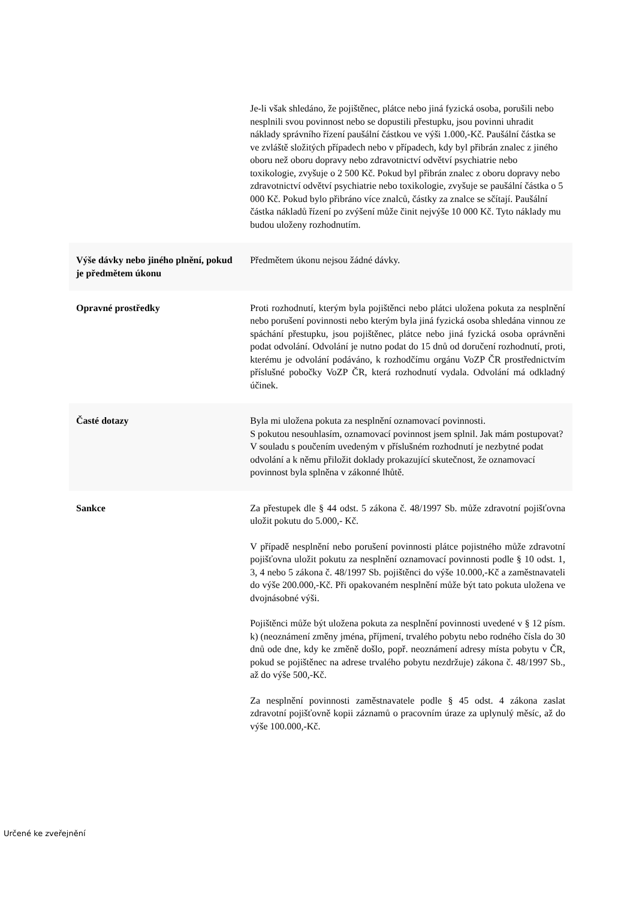| | Je-li však shledáno, že pojištěnec, plátce nebo jiná fyzická osoba, porušili nebo nesplnili svou povinnost nebo se dopustili přestupku, jsou povinni uhradit náklady správního řízení paušální částkou ve výši 1.000,-Kč. Paušální částka se ve zvláště složitých případech nebo v případech, kdy byl přibrán znalec z jiného oboru než oboru dopravy nebo zdravotnictví odvětví psychiatrie nebo toxikologie, zvyšuje o 2 500 Kč. Pokud byl přibrán znalec z oboru dopravy nebo zdravotnictví odvětví psychiatrie nebo toxikologie, zvyšuje se paušální částka o 5 000 Kč. Pokud bylo přibráno více znalců, částky za znalce se sčítají. Paušální částka nákladů řízení po zvýšení může činit nejvýše 10 000 Kč. Tyto náklady mu budou uloženy rozhodnutím. |
| Výše dávky nebo jiného plnění, pokud je předmětem úkonu | Předmětem úkonu nejsou žádné dávky. |
| Opravné prostředky | Proti rozhodnutí, kterým byla pojištěnci nebo plátci uložena pokuta za nesplnění nebo porušení povinnosti nebo kterým byla jiná fyzická osoba shledána vinnou ze spáchání přestupku, jsou pojištěnec, plátce nebo jiná fyzická osoba oprávněni podat odvolání. Odvolání je nutno podat do 15 dnů od doručení rozhodnutí, proti, kterému je odvolání podáváno, k rozhodčímu orgánu VoZP ČR prostřednictvím příslušné pobočky VoZP ČR, která rozhodnutí vydala. Odvolání má odkladný účinek. |
| Časté dotazy | Byla mi uložena pokuta za nesplnění oznamovací povinnosti. S pokutou nesouhlasím, oznamovací povinnost jsem splnil. Jak mám postupovat? V souladu s poučením uvedeným v příslušném rozhodnutí je nezbytné podat odvolání a k němu přiložit doklady prokazující skutečnost, že oznamovací povinnost byla splněna v zákonné lhůtě. |
| Sankce | Za přestupek dle § 44 odst. 5 zákona č. 48/1997 Sb. může zdravotní pojišťovna uložit pokutu do 5.000,- Kč. V případě nesplnění nebo porušení povinnosti plátce pojistného může zdravotní pojišťovna uložit pokutu za nesplnění oznamovací povinnosti podle § 10 odst. 1, 3, 4 nebo 5 zákona č. 48/1997 Sb. pojištěnci do výše 10.000,-Kč a zaměstnavateli do výše 200.000,-Kč. Při opakovaném nesplnění může být tato pokuta uložena ve dvojnásobné výši. Pojištěnci může být uložena pokuta za nesplnění povinnosti uvedené v § 12 písm. k) (neoznámení změny jména, příjmení, trvalého pobytu nebo rodného čísla do 30 dnů ode dne, kdy ke změně došlo, popř. neoznámení adresy místa pobytu v ČR, pokud se pojištěnec na adrese trvalého pobytu nezdržuje) zákona č. 48/1997 Sb., až do výše 500,-Kč. Za nesplnění povinnosti zaměstnavatele podle § 45 odst. 4 zákona zaslat zdravotní pojišťovně kopii záznamů o pracovním úraze za uplynulý měsíc, až do výše 100.000,-Kč. |
Určené ke zveřejnění